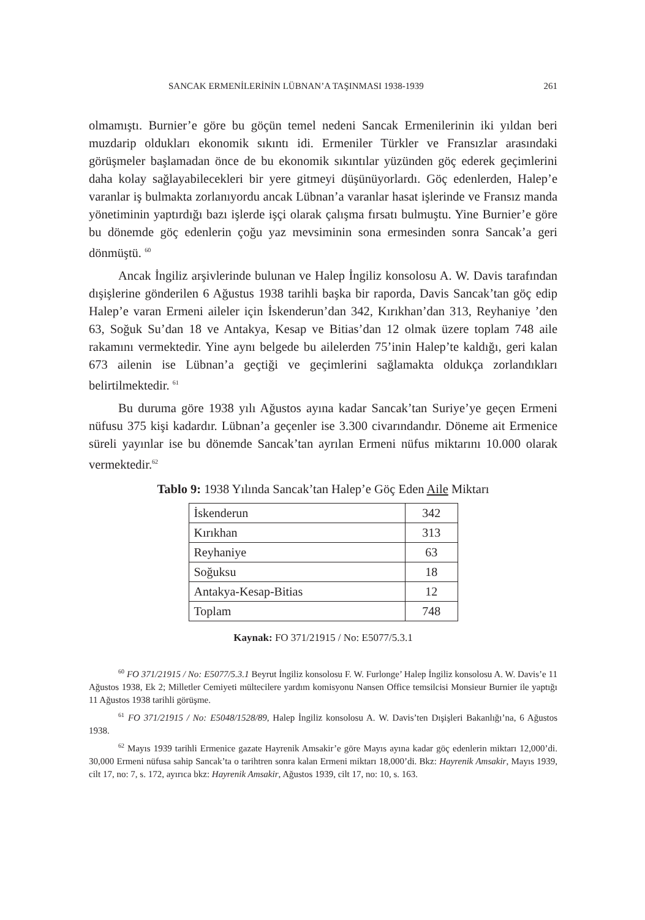SANCAK ERMENİLERİNİN LÜBNAN’A TAŞINMASI 1938-1939 261
olmamıştı. Burnier’e göre bu göçün temel nedeni Sancak Ermenilerinin iki yıldan beri muzdarip oldukları ekonomik sıkıntı idi. Ermeniler Türkler ve Fransızlar arasındaki görüşmeler başlamadan önce de bu ekonomik sıkıntılar yüzünden göç ederek geçimlerini daha kolay sağlayabilecekleri bir yere gitmeyi düşünüyorlardı. Göç edenlerden, Halep’e varanlar iş bulmakta zorlanıyordu ancak Lübnan’a varanlar hasat işlerinde ve Fransız manda yönetiminin yaptırdığı bazı işlerde işçi olarak çalışma fırsatı bulmuştu. Yine Burnier’e göre bu dönemde göç edenlerin çoğu yaz mevsiminin sona ermesinden sonra Sancak’a geri dönmüştü. <sup>60</sup>
Ancak İngiliz arşivlerinde bulunan ve Halep İngiliz konsolosu A. W. Davis tarafından dışişlerine gönderilen 6 Ağustus 1938 tarihli başka bir raporda, Davis Sancak’tan göç edip Halep’e varan Ermeni aileler için İskenderun’dan 342, Kırıkhan’dan 313, Reyhaniye ’den 63, Soğuk Su’dan 18 ve Antakya, Kesap ve Bitias’dan 12 olmak üzere toplam 748 aile rakamını vermektedir. Yine aynı belgede bu ailelerden 75’inin Halep’te kaldığı, geri kalan 673 ailenin ise Lübnan’a geçtiği ve geçimlerini sağlamakta oldukça zorlandıkları belirtilmektedir. <sup>61</sup>
Bu duruma göre 1938 yılı Ağustos ayına kadar Sancak’tan Suriye’ye geçen Ermeni nüfusu 375 kişi kadardır. Lübnan’a geçenler ise 3.300 civarındandır. Döneme ait Ermenice süreli yayınlar ise bu dönemde Sancak’tan ayrılan Ermeni nüfus miktarını 10.000 olarak vermektedir.<sup>62</sup>
Tablo 9: 1938 Yılında Sancak’tan Halep’e Göç Eden Aile Miktarı
| İskenderun | 342 |
| Kırıkhan | 313 |
| Reyhaniye | 63 |
| Soğuksu | 18 |
| Antakya-Kesap-Bitias | 12 |
| Toplam | 748 |
Kaynak: FO 371/21915 / No: E5077/5.3.1
<sup>60</sup> FO 371/21915 / No: E5077/5.3.1 Beyrut İngiliz konsolosu F. W. Furlonge’ Halep İngiliz konsolosu A. W. Davis’e 11 Ağustos 1938, Ek 2; Milletler Cemiyeti mültecilere yardım komisyonu Nansen Office temsilcisi Monsieur Burnier ile yaptığı 11 Ağustos 1938 tarihli görüşme.
<sup>61</sup> FO 371/21915 / No: E5048/1528/89, Halep İngiliz konsolosu A. W. Davis’ten Dışişleri Bakanlığı’na, 6 Ağustos 1938.
<sup>62</sup> Mayıs 1939 tarihli Ermenice gazate Hayrenik Amsakir’e göre Mayıs ayına kadar göç edenlerin miktarı 12,000’di. 30,000 Ermeni nüfusa sahip Sancak’ta o tarihtren sonra kalan Ermeni miktarı 18,000’di. Bkz: Hayrenik Amsakir, Mayıs 1939, cilt 17, no: 7, s. 172, ayırıca bkz: Hayrenik Amsakir, Ağustos 1939, cilt 17, no: 10, s. 163.